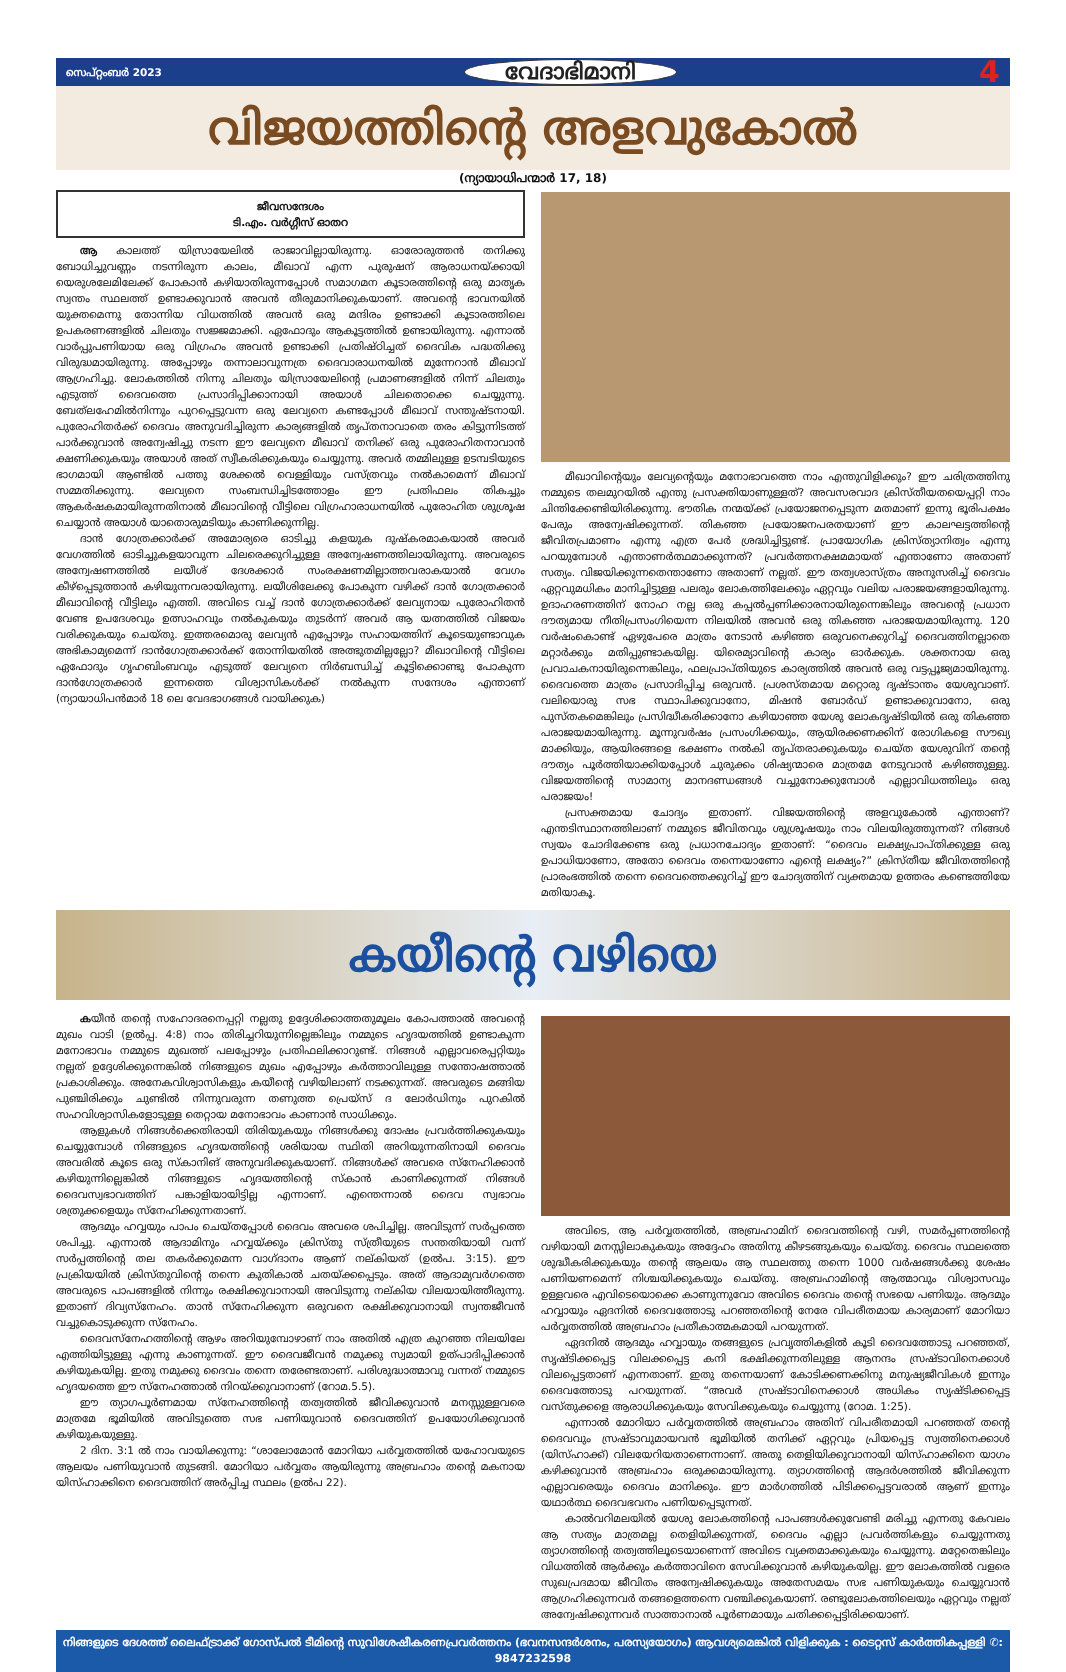സെപ്റ്റംബർ 2023 വേദാഭിമാനി 4
വിജയത്തിന്റെ അളവുകോൽ
(ന്യായാധിപന്മാർ 17, 18)
ജീവസന്ദേശം
ടി.എം. വർഗ്ഗീസ് ഓതറ
ആ കാലത്ത് യിസ്രായേലിൽ രാജാവില്ലായിരുന്നു. ഓരോരുത്തൻ തനിക്കു ബോധിച്ചുവണ്ണം നടന്നിരുന്ന കാലം, മീഖാവ് എന്ന പുരുഷന് ആരാധനയ്ക്കായി യെരുശലേമിലേക്ക് പോകാൻ കഴിയാതിരുന്നപ്പോൾ സമാഗമന കൂടാരത്തിന്റെ ഒരു മാതൃക സ്വന്തം സ്ഥലത്ത് ഉണ്ടാക്കുവാൻ അവൻ തീരുമാനിക്കുകയാണ്. അവന്റെ ഭാവനയിൽ യുക്തമെന്നു തോന്നിയ വിധത്തിൽ അവൻ ഒരു മന്ദിരം ഉണ്ടാക്കി കൂടാരത്തിലെ ഉപകരണങ്ങളിൽ ചിലതും സജ്ജമാക്കി. ഏഫോദും ആകൂട്ടത്തിൽ ഉണ്ടായിരുന്നു. എന്നാൽ വാർപ്പുപണിയായ ഒരു വിഗ്രഹം അവൻ ഉണ്ടാക്കി പ്രതിഷ്ഠിച്ചത് ദൈവിക പദ്ധതിക്കു വിരുദ്ധമായിരുന്നു. അപ്പോഴും തന്നാലാവുന്നത്ര ദൈവാരാധനയിൽ മുന്നേറാൻ മീഖാവ് ആഗ്രഹിച്ചു. ലോകത്തിൽ നിന്നു ചിലതും യിസ്രായേലിന്റെ പ്രമാണങ്ങളിൽ നിന്ന് ചിലതും എടുത്ത് ദൈവത്തെ പ്രസാദിപ്പിക്കാനായി അയാൾ ചിലതൊക്കെ ചെയ്യുന്നു. ബേത്‌ലഹേമിൽനിന്നും പുറപ്പെട്ടുവന്ന ഒരു ലേവ്യനെ കണ്ടപ്പോൾ മീഖാവ് സന്തുഷ്ടനായി. പുരോഹിതർക്ക് ദൈവം അനുവദിച്ചിരുന്ന കാര്യങ്ങളിൽ തൃപ്തനാവാതെ തരം കിട്ടുന്നിടത്ത് പാർക്കുവാൻ അന്വേഷിച്ചു നടന്ന ഈ ലേവ്യനെ മീഖാവ് തനിക്ക് ഒരു പുരോഹിതനാവാൻ ക്ഷണിക്കുകയും അയാൾ അത് സ്വീകരിക്കുകയും ചെയ്യുന്നു. അവർ തമ്മിലുള്ള ഉടമ്പടിയുടെ ഭാഗമായി ആണ്ടിൽ പത്തു ശേക്കൽ വെള്ളിയും വസ്ത്രവും നൽകാമെന്ന് മീഖാവ് സമ്മതിക്കുന്നു. ലേവ്യനെ സംബന്ധിച്ചിടത്തോളം ഈ പ്രതിഫലം തികച്ചും ആകർഷകമായിരുന്നതിനാൽ മീഖാവിന്റെ വീട്ടിലെ വിഗ്രഹാരാധനയിൽ പുരോഹിത ശുശ്രൂഷ ചെയ്യാൻ അയാൾ യാതൊരുമടിയും കാണിക്കുന്നില്ല.
ദാൻ ഗോത്രക്കാർക്ക് അമോര്യരെ ഓടിച്ചു കളയുക ദുഷ്കരമാകയാൽ അവർ വേഗത്തിൽ ഓടിച്ചുകളയാവുന്ന ചിലരെക്കുറിച്ചുള്ള അന്വേഷണത്തിലായിരുന്നു. അവരുടെ അന്വേഷണത്തിൽ ലയീശ് ദേശക്കാർ സംരക്ഷണമില്ലാത്തവരാകയാൽ വേഗം കീഴ്പ്പെടുത്താൻ കഴിയുന്നവരായിരുന്നു. ലയീശിലേക്കു പോകുന്ന വഴിക്ക് ദാൻ ഗോത്രക്കാർ മീഖാവിന്റെ വീട്ടിലും എത്തി. അവിടെ വച്ച് ദാൻ ഗോത്രക്കാർക്ക് ലേവ്യനായ പുരോഹിതൻ വേണ്ട ഉപദേശവും ഉത്സാഹവും നൽകുകയും തുടർന്ന് അവർ ആ യത്നത്തിൽ വിജയം വരിക്കുകയും ചെയ്തു. ഇത്തരമൊരു ലേവ്യൻ എപ്പോഴും സഹായത്തിന് കൂടെയുണ്ടാവുക അഭികാമ്യമെന്ന് ദാൻഗോത്രക്കാർക്ക് തോന്നിയതിൽ അത്ഭുതമില്ലല്ലോ? മീഖാവിന്റെ വീട്ടിലെ ഏഫോദും ഗൃഹബിംബവും എടുത്ത് ലേവ്യനെ നിർബന്ധിച്ച് കൂട്ടിക്കൊണ്ടു പോകുന്ന ദാൻഗോത്രക്കാർ ഇന്നത്തെ വിശ്വാസികൾക്ക് നൽകുന്ന സന്ദേശം എന്താണ് (ന്യായാധിപൻമാർ 18 ലെ വേദഭാഗങ്ങൾ വായിക്കുക)
മീഖാവിന്റെയും ലേവ്യന്റെയും മനോഭാവത്തെ നാം എന്തുവിളിക്കും? ഈ ചരിത്രത്തിനു നമ്മുടെ തലമുറയിൽ എന്തു പ്രസക്തിയാണുള്ളത്? അവസരവാദ ക്രിസ്തീയതയെപ്പറ്റി നാം ചിന്തിക്കേണ്ടിയിരിക്കുന്നു. ഭൗതിക നന്മയ്ക്ക് പ്രയോജനപ്പെടുന്ന മതമാണ് ഇന്നു ഭൂരിപക്ഷം പേരും അന്വേഷിക്കുന്നത്. തികഞ്ഞ പ്രയോജനപരതയാണ് ഈ കാലഘട്ടത്തിന്റെ ജീവിതപ്രമാണം എന്നു എത്ര പേർ ശ്രദ്ധിച്ചിട്ടുണ്ട്. പ്രായോഗിക ക്രിസ്ത്യാനിത്വം എന്നു പറയുമ്പോൾ എന്താണർത്ഥമാക്കുന്നത്? പ്രവർത്തനക്ഷമമായത് എന്താണോ അതാണ് സത്യം. വിജയിക്കുന്നതെന്താണോ അതാണ് നല്ലത്. ഈ തത്വശാസ്ത്രം അനുസരിച്ച് ദൈവം ഏറ്റവുമധികം മാനിച്ചിട്ടുള്ള പലരും ലോകത്തിലേക്കും ഏറ്റവും വലിയ പരാജയങ്ങളായിരുന്നു. ഉദാഹരണത്തിന് നോഹ നല്ല ഒരു കപ്പൽപ്പണിക്കാരനായിരുന്നെങ്കിലും അവന്റെ പ്രധാന ദൗത്യമായ നീതിപ്രസംഗിയെന്ന നിലയിൽ അവൻ ഒരു തികഞ്ഞ പരാജയമായിരുന്നു. 120 വർഷംകൊണ്ട് ഏഴുപേരെ മാത്രം നേടാൻ കഴിഞ്ഞ ഒരുവനെക്കുറിച്ച് ദൈവത്തിനല്ലാതെ മറ്റാർക്കും മതിപ്പുണ്ടാകയില്ല. യിരെമ്യാവിന്റെ കാര്യം ഓർക്കുക. ശക്തനായ ഒരു പ്രവാചകനായിരുന്നെങ്കിലും, ഫലപ്രാപ്തിയുടെ കാര്യത്തിൽ അവൻ ഒരു വട്ടപ്പൂജ്യമായിരുന്നു. ദൈവത്തെ മാത്രം പ്രസാദിപ്പിച്ച ഒരുവൻ. പ്രശസ്തമായ മറ്റൊരു ദൃഷ്ടാന്തം യേശുവാണ്. വലിയൊരു സഭ സ്ഥാപിക്കുവാനോ, മിഷൻ ബോർഡ് ഉണ്ടാക്കുവാനോ, ഒരു പുസ്തകമെങ്കിലും പ്രസിദ്ധീകരിക്കാനോ കഴിയാഞ്ഞ യേശു ലോകദൃഷ്ടിയിൽ ഒരു തികഞ്ഞ പരാജയമായിരുന്നു. മൂന്നുവർഷം പ്രസംഗിക്കയും, ആയിരക്കണക്കിന് രോഗികളെ സൗഖ്യ മാക്കിയും, ആയിരങ്ങളെ ഭക്ഷണം നൽകി തൃപ്തരാക്കുകയും ചെയ്ത യേശുവിന് തന്റെ ദൗത്യം പൂർത്തിയാക്കിയപ്പോൾ ചുരുക്കം ശിഷ്യന്മാരെ മാത്രമേ നേടുവാൻ കഴിഞ്ഞുള്ളു. വിജയത്തിന്റെ സാമാന്യ മാനദണ്ഡങ്ങൾ വച്ചുനോക്കുമ്പോൾ എല്ലാവിധത്തിലും ഒരു പരാജയം!
പ്രസക്തമായ ചോദ്യം ഇതാണ്. വിജയത്തിന്റെ അളവുകോൽ എന്താണ്? എന്തടിസ്ഥാനത്തിലാണ് നമ്മുടെ ജീവിതവും ശുശ്രൂഷയും നാം വിലയിരുത്തുന്നത്? നിങ്ങൾ സ്വയം ചോദിക്കേണ്ട ഒരു പ്രധാനചോദ്യം ഇതാണ്: “ദൈവം ലക്ഷ്യപ്രാപ്തിക്കുള്ള ഒരു ഉപാധിയാണോ, അതോ ദൈവം തന്നെയാണോ എന്റെ ലക്ഷ്യം?” ക്രിസ്തീയ ജീവിതത്തിന്റെ പ്രാരംഭത്തിൽ തന്നെ ദൈവത്തെക്കുറിച്ച് ഈ ചോദ്യത്തിന് വ്യക്തമായ ഉത്തരം കണ്ടെത്തിയേ മതിയാകൂ.
കയീന്റെ വഴിയെ
കയീൻ തന്റെ സഹോദരനെപ്പറ്റി നല്ലതു ഉദ്ദേശിക്കാത്തതുമൂലം കോപത്താൽ അവന്റെ മുഖം വാടി (ഉൽപ്പ. 4:8) നാം തിരിച്ചറിയുന്നില്ലെങ്കിലും നമ്മുടെ ഹൃദയത്തിൽ ഉണ്ടാകുന്ന മനോഭാവം നമ്മുടെ മുഖത്ത് പലപ്പോഴും പ്രതിഫലിക്കാറുണ്ട്. നിങ്ങൾ എല്ലാവരെപ്പറ്റിയും നല്ലത് ഉദ്ദേശിക്കുന്നെങ്കിൽ നിങ്ങളുടെ മുഖം എപ്പോഴും കർത്താവിലുള്ള സന്തോഷത്താൽ പ്രകാശിക്കും. അനേകവിശ്വാസികളും കയീന്റെ വഴിയിലാണ് നടക്കുന്നത്. അവരുടെ മങ്ങിയ പുഞ്ചിരിക്കും ചുണ്ടിൽ നിന്നുവരുന്ന തണുത്ത പ്രെയ്സ് ദ ലോർഡിനും പുറകിൽ സഹവിശ്വാസികളോടുള്ള തെറ്റായ മനോഭാവം കാണാൻ സാധിക്കും.
ആളുകൾ നിങ്ങൾക്കെതിരായി തിരിയുകയും നിങ്ങൾക്കു ദോഷം പ്രവർത്തിക്കുകയും ചെയ്യുമ്പോൾ നിങ്ങളുടെ ഹൃദയത്തിന്റെ ശരിയായ സ്ഥിതി അറിയുന്നതിനായി ദൈവം അവരിൽ കൂടെ ഒരു സ്കാനിങ് അനുവദിക്കുകയാണ്. നിങ്ങൾക്ക് അവരെ സ്നേഹിക്കാൻ കഴിയുന്നില്ലെങ്കിൽ നിങ്ങളുടെ ഹൃദയത്തിന്റെ സ്കാൻ കാണിക്കുന്നത് നിങ്ങൾ ദൈവസ്വഭാവത്തിന് പങ്കാളിയായിട്ടില്ല എന്നാണ്. എന്തെന്നാൽ ദൈവ സ്വഭാവം ശത്രുക്കളെയും സ്നേഹിക്കുന്നതാണ്.
ആദമും ഹവ്വയും പാപം ചെയ്തപ്പോൾ ദൈവം അവരെ ശപിച്ചില്ല. അവിടുന്ന് സർപ്പത്തെ ശപിച്ചു. എന്നാൽ ആദാമിനും ഹവ്വയ്ക്കും ക്രിസ്തു സ്ത്രീയുടെ സന്തതിയായി വന്ന് സർപ്പത്തിന്റെ തല തകർക്കുമെന്ന വാഗ്ദാനം ആണ് നല്കിയത് (ഉൽപ. 3:15). ഈ പ്രക്രിയയിൽ ക്രിസ്തുവിന്റെ തന്നെ കുതികാൽ ചതയ്ക്കപ്പെടും. അത് ആദാമ്യവർഗത്തെ അവരുടെ പാപങ്ങളിൽ നിന്നും രക്ഷിക്കുവാനായി അവിടുന്നു നല്കിയ വിലയായിത്തീരുന്നു. ഇതാണ് ദിവ്യസ്നേഹം. താൻ സ്നേഹിക്കുന്ന ഒരുവനെ രക്ഷിക്കുവാനായി സ്വന്തജീവൻ വച്ചുകൊടുക്കുന്ന സ്നേഹം.
ദൈവസ്നേഹത്തിന്റെ ആഴം അറിയുമ്പോഴാണ് നാം അതിൽ എത്ര കുറഞ്ഞ നിലയിലേ എത്തിയിട്ടുള്ളു എന്നു കാണുന്നത്. ഈ ദൈവജീവൻ നമുക്കു സ്വമായി ഉത്പാദിപ്പിക്കാൻ കഴിയുകയില്ല. ഇതു നമുക്കു ദൈവം തന്നെ തരേണ്ടതാണ്. പരിശുദ്ധാത്മാവു വന്നത് നമ്മുടെ ഹൃദയത്തെ ഈ സ്നേഹത്താൽ നിറയ്ക്കുവാനാണ് (റോമ.5.5).
ഈ ത്യാഗപൂർണമായ സ്നേഹത്തിന്റെ തത്വത്തിൽ ജീവിക്കുവാൻ മനസ്സുള്ളവരെ മാത്രമേ ഭൂമിയിൽ അവിടുത്തെ സഭ പണിയുവാൻ ദൈവത്തിന് ഉപയോഗിക്കുവാൻ കഴിയുകയുള്ളു.
2 ദിന. 3:1 ൽ നാം വായിക്കുന്നു: “ശാലോമോൻ മോറിയാ പർവ്വതത്തിൽ യഹോവയുടെ ആലയം പണിയുവാൻ തുടങ്ങി. മോറിയാ പർവ്വതം ആയിരുന്നു അബ്രഹാം തന്റെ മകനായ യിസ്ഹാക്കിനെ ദൈവത്തിന് അർപ്പിച്ച സ്ഥലം (ഉൽപ 22).
അവിടെ, ആ പർവ്വതത്തിൽ, അബ്രഹാമിന് ദൈവത്തിന്റെ വഴി, സമർപ്പണത്തിന്റെ വഴിയായി മനസ്സിലാകുകയും അദ്ദേഹം അതിനു കീഴടങ്ങുകയും ചെയ്തു. ദൈവം സ്ഥലത്തെ ശുദ്ധീകരിക്കുകയും തന്റെ ആലയം ആ സ്ഥലത്തു തന്നെ 1000 വർഷങ്ങൾക്കു ശേഷം പണിയണമെന്ന് നിശ്ചയിക്കുകയും ചെയ്തു. അബ്രഹാമിന്റെ ആത്മാവും വിശ്വാസവും ഉള്ളവരെ എവിടെയൊക്കെ കാണുന്നുവോ അവിടെ ദൈവം തന്റെ സഭയെ പണിയും. ആദമും ഹവ്വായും ഏദനിൽ ദൈവത്തോടു പറഞ്ഞതിന്റെ നേരേ വിപരീതമായ കാര്യമാണ് മോറിയാ പർവ്വതത്തിൽ അബ്രഹാം പ്രതീകാത്മകമായി പറയുന്നത്.
ഏദനിൽ ആദമും ഹവ്വായും തങ്ങളുടെ പ്രവൃത്തികളിൽ കൂടി ദൈവത്തോടു പറഞ്ഞത്, സൃഷ്ടിക്കപ്പെട്ട വിലക്കപ്പെട്ട കനി ഭക്ഷിക്കുന്നതിലുള്ള ആനന്ദം സ്രഷ്ടാവിനെക്കാൾ വിലപ്പെട്ടതാണ് എന്നതാണ്. ഇതു തന്നെയാണ് കോടിക്കണക്കിനു മനുഷ്യജീവികൾ ഇന്നും ദൈവത്തോടു പറയുന്നത്. “അവർ സ്രഷ്ടാവിനെക്കാൾ അധികം സൃഷ്ടിക്കപ്പെട്ട വസ്തുക്കളെ ആരാധിക്കുകയും സേവിക്കുകയും ചെയ്യുന്നു (റോമ. 1:25).
എന്നാൽ മോറിയാ പർവ്വതത്തിൽ അബ്രഹാം അതിന് വിപരീതമായി പറഞ്ഞത് തന്റെ ദൈവവും സ്രഷ്ടാവുമായവൻ ഭൂമിയിൽ തനിക്ക് ഏറ്റവും പ്രിയപ്പെട്ട സ്വത്തിനെക്കാൾ (യിസ്ഹാക്ക്) വിലയേറിയതാണെന്നാണ്. അതു തെളിയിക്കുവാനായി യിസ്ഹാക്കിനെ യാഗം കഴിക്കുവാൻ അബ്രഹാം ഒരുക്കമായിരുന്നു. ത്യാഗത്തിന്റെ ആദർശത്തിൽ ജീവിക്കുന്ന എല്ലാവരെയും ദൈവം മാനിക്കും. ഈ മാർഗത്തിൽ പിടിക്കപ്പെട്ടവരാൽ ആണ് ഇന്നും യഥാർത്ഥ ദൈവഭവനം പണിയപ്പെടുന്നത്.
കാൽവറിമലയിൽ യേശു ലോകത്തിന്റെ പാപങ്ങൾക്കുവേണ്ടി മരിച്ചു എന്നതു കേവലം ആ സത്യം മാത്രമല്ല തെളിയിക്കുന്നത്, ദൈവം എല്ലാ പ്രവർത്തികളും ചെയ്യുന്നതു ത്യാഗത്തിന്റെ തത്വത്തിലൂടെയാണെന്ന് അവിടെ വ്യക്തമാക്കുകയും ചെയ്യുന്നു. മറ്റേതെങ്കിലും വിധത്തിൽ ആർക്കും കർത്താവിനെ സേവിക്കുവാൻ കഴിയുകയില്ല. ഈ ലോകത്തിൽ വളരെ സുഖപ്രദമായ ജീവിതം അന്വേഷിക്കുകയും അതേസമയം സഭ പണിയുകയും ചെയ്യുവാൻ ആഗ്രഹിക്കുന്നവർ തങ്ങളെത്തന്നെ വഞ്ചിക്കുകയാണ്. രണ്ടുലോകത്തിലെയും ഏറ്റവും നല്ലത് അന്വേഷിക്കുന്നവർ സാത്താനാൽ പൂർണമായും ചതിക്കപ്പെട്ടിരിക്കയാണ്.
നിങ്ങളുടെ ദേശത്ത് ലൈഫ്ട്രാക്ക് ഗോസ്പൽ ടീമിന്റെ സുവിശേഷീകരണപ്രവർത്തനം (ഭവനസന്ദർശനം, പരസ്യയോഗം) ആവശ്യമെങ്കിൽ വിളിക്കുക : ടൈറ്റസ് കാർത്തികപ്പള്ളി ✆: 9847232598